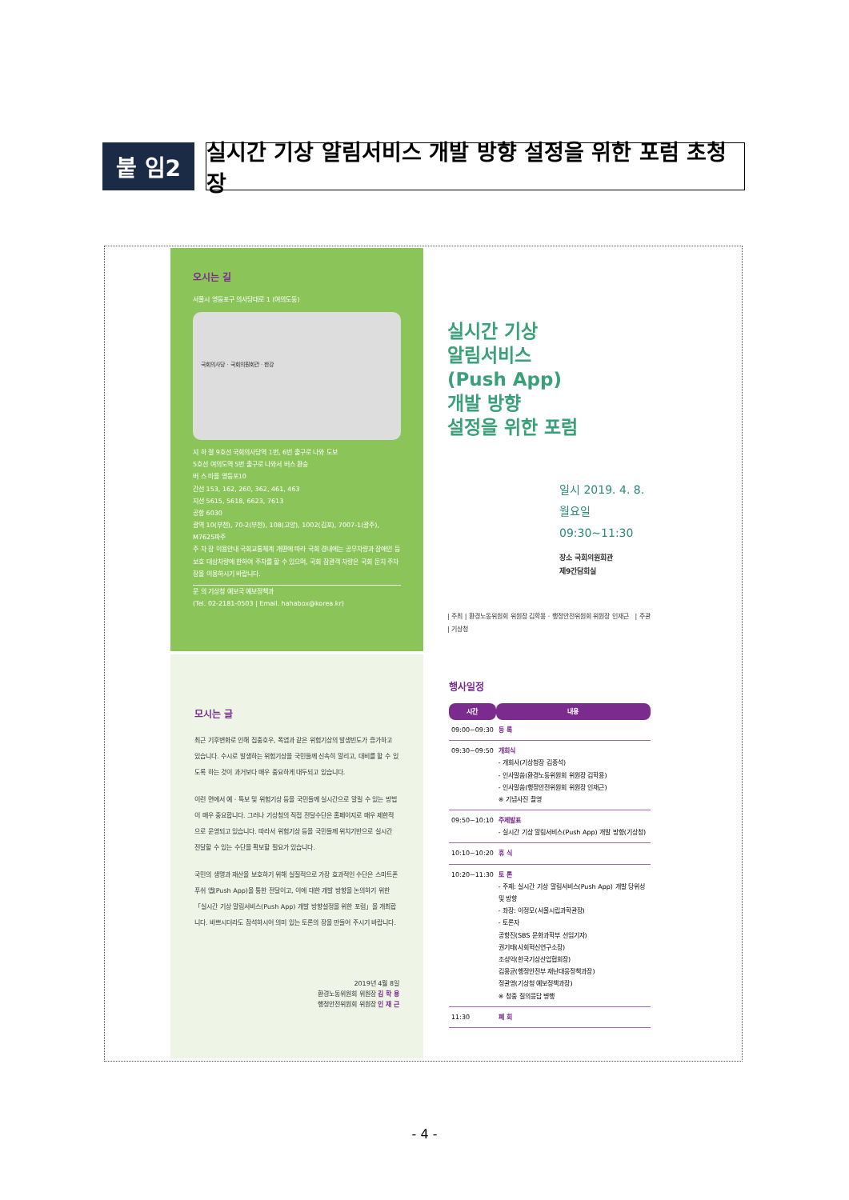붙 임2
실시간 기상 알림서비스 개발 방향 설정을 위한 포럼 초청장
오시는 길
서울시 영등포구 의사당대로 1 (여의도동)
국회의사당 · 국회의원회관 · 한강
지 하 철 9호선 국회의사당역 1번, 6번 출구로 나와 도보
5호선 여의도역 5번 출구로 나와서 버스 환승
버 스 마을 영등포10
간선 153, 162, 260, 362, 461, 463
지선 5615, 5618, 6623, 7613
공항 6030
광역 10(부천), 70-2(부천), 108(고양), 1002(김포), 7007-1(광주), M7625파주
주 차 장 이용안내 국회교통체계 개편에 따라 국회 경내에는 공무차량과 장애인 등 보호 대상차량에 한하여 주차를 할 수 있으며, 국회 참관객 차량은 국회 둔치 주차장을 이용하시기 바랍니다.
문 의 기상청 예보국 예보정책과
(Tel. 02-2181-0503 | Email. hahabox@korea.kr)
실시간 기상
알림서비스
(Push App)
개발 방향
설정을 위한 포럼
일시 2019. 4. 8.월요일
09:30~11:30
장소 국회의원회관
제9간담회실
| 주최 | 환경노동위원회 위원장 김학용 · 행정안전위원회 위원장 인재근 | 주관 | 기상청
모시는 글
최근 기후변화로 인해 집중호우, 폭염과 같은 위험기상의 발생빈도가 증가하고 있습니다. 수시로 발생하는 위험기상을 국민들께 신속히 알리고, 대비를 할 수 있도록 하는 것이 과거보다 매우 중요하게 대두되고 있습니다.
이런 면에서 예 · 특보 및 위험기상 등을 국민들께 실시간으로 알릴 수 있는 방법이 매우 중요합니다. 그러나 기상청의 직접 전달수단은 홈페이지로 매우 제한적으로 운영되고 있습니다. 따라서 위험기상 등을 국민들께 위치기반으로 실시간 전달할 수 있는 수단을 확보할 필요가 있습니다.
국민의 생명과 재산을 보호하기 위해 실질적으로 가장 효과적인 수단은 스마트폰 푸쉬 앱(Push App)을 통한 전달이고, 이에 대한 개발 방향을 논의하기 위한 「실시간 기상 알림서비스(Push App) 개발 방향설정을 위한 포럼」을 개최합니다. 바쁘시더라도 참석하시어 의미 있는 토론의 장을 만들어 주시기 바랍니다.
2019년 4월 8일
환경노동위원회 위원장 김 학 용
행정안전위원회 위원장 인 재 근
행사일정
| 시간 | 내용 |
| --- | --- |
| 09:00~09:30 | 등 록 |
| 09:30~09:50 | 개회식 - 개회사(기상청장 김종석) - 인사말씀(환경노동위원회 위원장 김학용) - 인사말씀(행정안전위원회 위원장 인재근) ※ 기념사진 촬영 |
| 09:50~10:10 | 주제발표 - 실시간 기상 알림서비스(Push App) 개발 방향(기상청) |
| 10:10~10:20 | 휴 식 |
| 10:20~11:30 | 토 론 - 주제: 실시간 기상 알림서비스(Push App) 개발 당위성 및 방향 - 좌장: 이정모(서울시립과학관장) - 토론자 공항진(SBS 문화과학부 선임기자) 권기태(사회혁신연구소장) 조성억(한국기상산업협회장) 김용균(행정안전부 재난대응정책과장) 정관영(기상청 예보정책과장) ※ 청중 질의응답 병행 |
| 11:30 | 폐 회 |
- 4 -